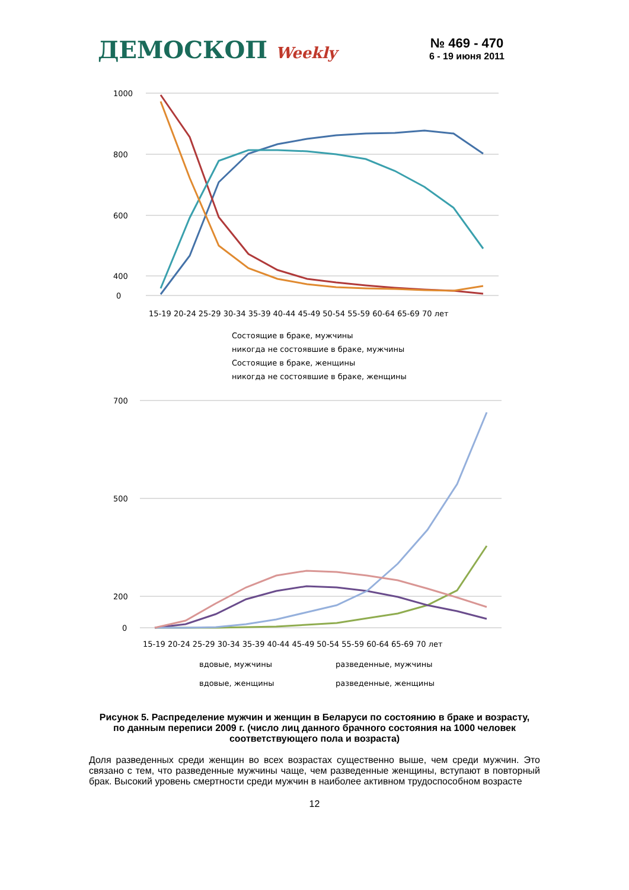ДЕМОСКОП Weekly
№ 469 - 470
6 - 19 июня 2011
1000
800
600
400
0
15-19 20-24 25-29 30-34 35-39 40-44 45-49 50-54 55-59 60-64 65-69 70 лет
Состоящие в браке, мужчины
никогда не состоявшие в браке, мужчины
Состоящие в браке, женщины
никогда не состоявшие в браке, женщины
700
500
200
0
15-19 20-24 25-29 30-34 35-39 40-44 45-49 50-54 55-59 60-64 65-69 70 лет
вдовые, мужчины
разведенные, мужчины
вдовые, женщины
разведенные, женщины
Рисунок 5. Распределение мужчин и женщин в Беларуси по состоянию в браке и возрасту, по данным переписи 2009 г. (число лиц данного брачного состояния на 1000 человек соответствующего пола и возраста)
Доля разведенных среди женщин во всех возрастах существенно выше, чем среди мужчин. Это связано с тем, что разведенные мужчины чаще, чем разведенные женщины, вступают в повторный брак. Высокий уровень смертности среди мужчин в наиболее активном трудоспособном возрасте
12